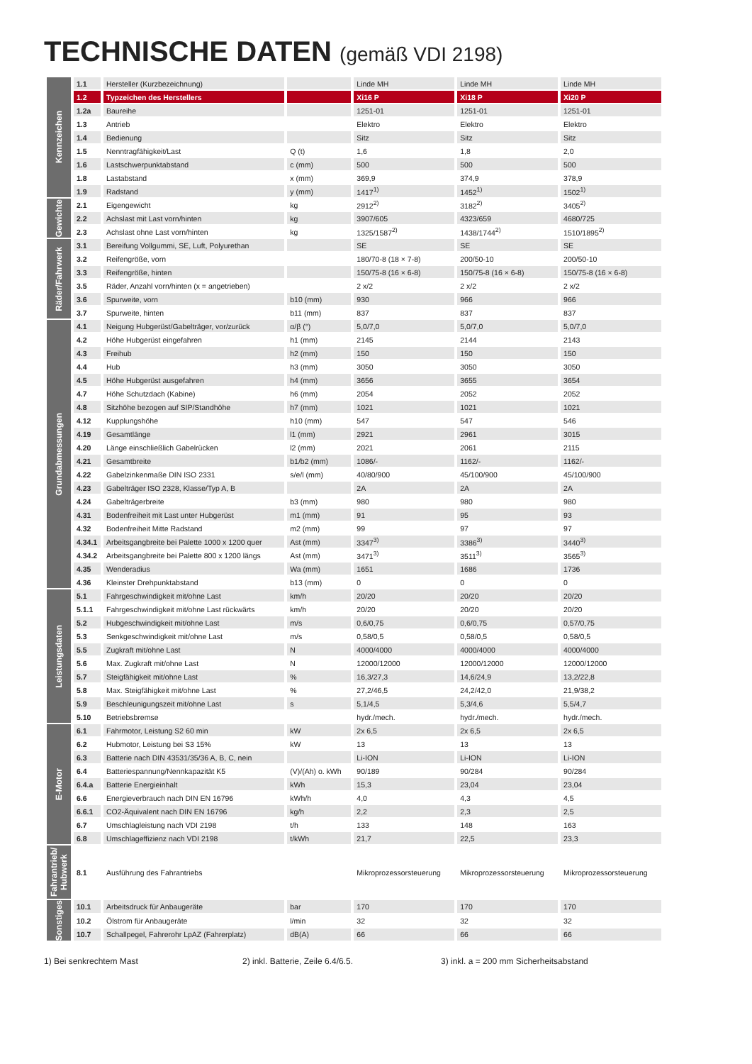TECHNISCHE DATEN (gemäß VDI 2198)
| Kennzeichen | 1.1 | Hersteller (Kurzbezeichnung) | | Linde MH | Linde MH | Linde MH |
| | 1.2 | Typzeichen des Herstellers | | Xi16 P | Xi18 P | Xi20 P |
| | 1.2a | Baureihe | | 1251-01 | 1251-01 | 1251-01 |
| | 1.3 | Antrieb | | Elektro | Elektro | Elektro |
| | 1.4 | Bedienung | | Sitz | Sitz | Sitz |
| | 1.5 | Nenntragfähigkeit/Last | Q (t) | 1,6 | 1,8 | 2,0 |
| | 1.6 | Lastschwerpunktabstand | c (mm) | 500 | 500 | 500 |
| | 1.8 | Lastabstand | x (mm) | 369,9 | 374,9 | 378,9 |
| | 1.9 | Radstand | y (mm) | 1417<sup>1)</sup> | 1452<sup>1)</sup> | 1502<sup>1)</sup> |
| Gewichte | 2.1 | Eigengewicht | kg | 2912<sup>2)</sup> | 3182<sup>2)</sup> | 3405<sup>2)</sup> |
| | 2.2 | Achslast mit Last vorn/hinten | kg | 3907/605 | 4323/659 | 4680/725 |
| | 2.3 | Achslast ohne Last vorn/hinten | kg | 1325/1587<sup>2)</sup> | 1438/1744<sup>2)</sup> | 1510/1895<sup>2)</sup> |
| Räder/Fahrwerk | 3.1 | Bereifung Vollgummi, SE, Luft, Polyurethan | | SE | SE | SE |
| | 3.2 | Reifengröße, vorn | | 180/70-8 (18 × 7-8) | 200/50-10 | 200/50-10 |
| | 3.3 | Reifengröße, hinten | | 150/75-8 (16 × 6-8) | 150/75-8 (16 × 6-8) | 150/75-8 (16 × 6-8) |
| | 3.5 | Räder, Anzahl vorn/hinten (x = angetrieben) | | 2 x/2 | 2 x/2 | 2 x/2 |
| | 3.6 | Spurweite, vorn | b10 (mm) | 930 | 966 | 966 |
| | 3.7 | Spurweite, hinten | b11 (mm) | 837 | 837 | 837 |
| Grundabmessungen | 4.1 | Neigung Hubgerüst/Gabelträger, vor/zurück | α/β (°) | 5,0/7,0 | 5,0/7,0 | 5,0/7,0 |
| | 4.2 | Höhe Hubgerüst eingefahren | h1 (mm) | 2145 | 2144 | 2143 |
| | 4.3 | Freihub | h2 (mm) | 150 | 150 | 150 |
| | 4.4 | Hub | h3 (mm) | 3050 | 3050 | 3050 |
| | 4.5 | Höhe Hubgerüst ausgefahren | h4 (mm) | 3656 | 3655 | 3654 |
| | 4.7 | Höhe Schutzdach (Kabine) | h6 (mm) | 2054 | 2052 | 2052 |
| | 4.8 | Sitzhöhe bezogen auf SIP/Standhöhe | h7 (mm) | 1021 | 1021 | 1021 |
| | 4.12 | Kupplungshöhe | h10 (mm) | 547 | 547 | 546 |
| | 4.19 | Gesamtlänge | l1 (mm) | 2921 | 2961 | 3015 |
| | 4.20 | Länge einschließlich Gabelrücken | l2 (mm) | 2021 | 2061 | 2115 |
| | 4.21 | Gesamtbreite | b1/b2 (mm) | 1086/- | 1162/- | 1162/- |
| | 4.22 | Gabelzinkenmaße DIN ISO 2331 | s/e/l (mm) | 40/80/900 | 45/100/900 | 45/100/900 |
| | 4.23 | Gabelträger ISO 2328, Klasse/Typ A, B | | 2A | 2A | 2A |
| | 4.24 | Gabelträgerbreite | b3 (mm) | 980 | 980 | 980 |
| | 4.31 | Bodenfreiheit mit Last unter Hubgerüst | m1 (mm) | 91 | 95 | 93 |
| | 4.32 | Bodenfreiheit Mitte Radstand | m2 (mm) | 99 | 97 | 97 |
| | 4.34.1 | Arbeitsgangbreite bei Palette 1000 x 1200 quer | Ast (mm) | 3347<sup>3)</sup> | 3386<sup>3)</sup> | 3440<sup>3)</sup> |
| | 4.34.2 | Arbeitsgangbreite bei Palette 800 x 1200 längs | Ast (mm) | 3471<sup>3)</sup> | 3511<sup>3)</sup> | 3565<sup>3)</sup> |
| | 4.35 | Wenderadius | Wa (mm) | 1651 | 1686 | 1736 |
| | 4.36 | Kleinster Drehpunktabstand | b13 (mm) | 0 | 0 | 0 |
| Leistungsdaten | 5.1 | Fahrgeschwindigkeit mit/ohne Last | km/h | 20/20 | 20/20 | 20/20 |
| | 5.1.1 | Fahrgeschwindigkeit mit/ohne Last rückwärts | km/h | 20/20 | 20/20 | 20/20 |
| | 5.2 | Hubgeschwindigkeit mit/ohne Last | m/s | 0,6/0,75 | 0,6/0,75 | 0,57/0,75 |
| | 5.3 | Senkgeschwindigkeit mit/ohne Last | m/s | 0,58/0,5 | 0,58/0,5 | 0,58/0,5 |
| | 5.5 | Zugkraft mit/ohne Last | N | 4000/4000 | 4000/4000 | 4000/4000 |
| | 5.6 | Max. Zugkraft mit/ohne Last | N | 12000/12000 | 12000/12000 | 12000/12000 |
| | 5.7 | Steigfähigkeit mit/ohne Last | % | 16,3/27,3 | 14,6/24,9 | 13,2/22,8 |
| | 5.8 | Max. Steigfähigkeit mit/ohne Last | % | 27,2/46,5 | 24,2/42,0 | 21,9/38,2 |
| | 5.9 | Beschleunigungszeit mit/ohne Last | s | 5,1/4,5 | 5,3/4,6 | 5,5/4,7 |
| | 5.10 | Betriebsbremse | | hydr./mech. | hydr./mech. | hydr./mech. |
| E-Motor | 6.1 | Fahrmotor, Leistung S2 60 min | kW | 2x 6,5 | 2x 6,5 | 2x 6,5 |
| | 6.2 | Hubmotor, Leistung bei S3 15% | kW | 13 | 13 | 13 |
| | 6.3 | Batterie nach DIN 43531/35/36 A, B, C, nein | | Li-ION | Li-ION | Li-ION |
| | 6.4 | Batteriespannung/Nennkapazität K5 | (V)/(Ah) o. kWh | 90/189 | 90/284 | 90/284 |
| | 6.4.a | Batterie Energieinhalt | kWh | 15,3 | 23,04 | 23,04 |
| | 6.6 | Energieverbrauch nach DIN EN 16796 | kWh/h | 4,0 | 4,3 | 4,5 |
| | 6.6.1 | CO2-Äquivalent nach DIN EN 16796 | kg/h | 2,2 | 2,3 | 2,5 |
| | 6.7 | Umschlagleistung nach VDI 2198 | t/h | 133 | 148 | 163 |
| | 6.8 | Umschlageffizienz nach VDI 2198 | t/kWh | 21,7 | 22,5 | 23,3 |
| Fahrantrieb/ Hubwerk | 8.1 | Ausführung des Fahrantriebs | | Mikroprozessorsteuerung | Mikroprozessorsteuerung | Mikroprozessorsteuerung |
| Sonstiges | 10.1 | Arbeitsdruck für Anbaugeräte | bar | 170 | 170 | 170 |
| | 10.2 | Ölstrom für Anbaugeräte | l/min | 32 | 32 | 32 |
| | 10.7 | Schallpegel, Fahrerohr LpAZ (Fahrerplatz) | dB(A) | 66 | 66 | 66 |
1) Bei senkrechtem Mast 2) inkl. Batterie, Zeile 6.4/6.5. 3) inkl. a = 200 mm Sicherheitsabstand